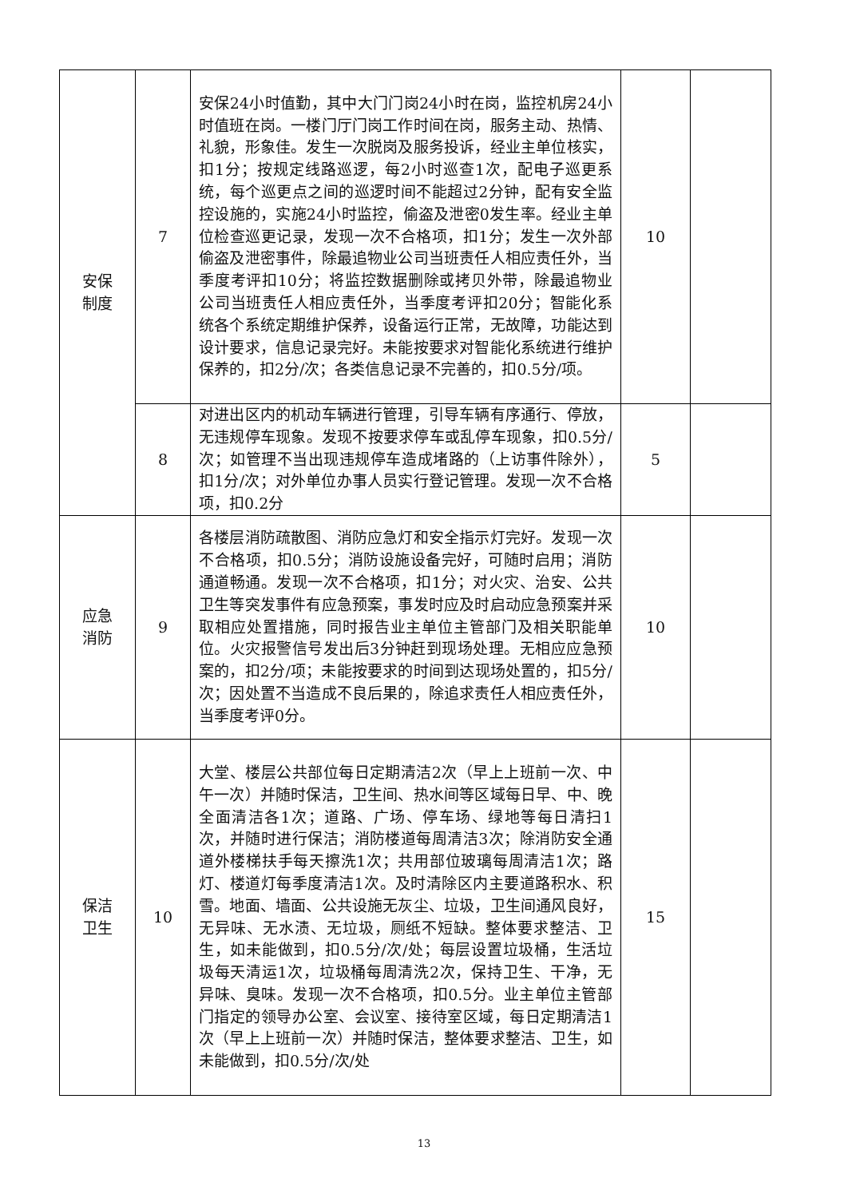| 安保 制度 | 7 | 安保24小时值勤，其中大门门岗24小时在岗，监控机房24小时值班在岗。一楼门厅门岗工作时间在岗，服务主动、热情、礼貌，形象佳。发生一次脱岗及服务投诉，经业主单位核实，扣1分；按规定线路巡逻，每2小时巡查1次，配电子巡更系统，每个巡更点之间的巡逻时间不能超过2分钟，配有安全监控设施的，实施24小时监控，偷盗及泄密0发生率。经业主单位检查巡更记录，发现一次不合格项，扣1分；发生一次外部偷盗及泄密事件，除最追物业公司当班责任人相应责任外，当季度考评扣10分；将监控数据删除或拷贝外带，除最追物业公司当班责任人相应责任外，当季度考评扣20分；智能化系统各个系统定期维护保养，设备运行正常，无故障，功能达到设计要求，信息记录完好。未能按要求对智能化系统进行维护保养的，扣2分/次；各类信息记录不完善的，扣0.5分/项。 | 10 | |
| | 8 | 对进出区内的机动车辆进行管理，引导车辆有序通行、停放，无违规停车现象。发现不按要求停车或乱停车现象，扣0.5分/次；如管理不当出现违规停车造成堵路的（上访事件除外），扣1分/次；对外单位办事人员实行登记管理。发现一次不合格项，扣0.2分 | 5 | |
| 应急 消防 | 9 | 各楼层消防疏散图、消防应急灯和安全指示灯完好。发现一次不合格项，扣0.5分；消防设施设备完好，可随时启用；消防通道畅通。发现一次不合格项，扣1分；对火灾、治安、公共卫生等突发事件有应急预案，事发时应及时启动应急预案并采取相应处置措施，同时报告业主单位主管部门及相关职能单位。火灾报警信号发出后3分钟赶到现场处理。无相应应急预案的，扣2分/项；未能按要求的时间到达现场处置的，扣5分/次；因处置不当造成不良后果的，除追求责任人相应责任外，当季度考评0分。 | 10 | |
| 保洁 卫生 | 10 | 大堂、楼层公共部位每日定期清洁2次（早上上班前一次、中午一次）并随时保洁，卫生间、热水间等区域每日早、中、晚全面清洁各1次；道路、广场、停车场、绿地等每日清扫1次，并随时进行保洁；消防楼道每周清洁3次；除消防安全通道外楼梯扶手每天擦洗1次；共用部位玻璃每周清洁1次；路灯、楼道灯每季度清洁1次。及时清除区内主要道路积水、积雪。地面、墙面、公共设施无灰尘、垃圾，卫生间通风良好，无异味、无水渍、无垃圾，厕纸不短缺。整体要求整洁、卫生，如未能做到，扣0.5分/次/处；每层设置垃圾桶，生活垃圾每天清运1次，垃圾桶每周清洗2次，保持卫生、干净，无异味、臭味。发现一次不合格项，扣0.5分。业主单位主管部门指定的领导办公室、会议室、接待室区域，每日定期清洁1次（早上上班前一次）并随时保洁，整体要求整洁、卫生，如未能做到，扣0.5分/次/处 | 15 | |
13